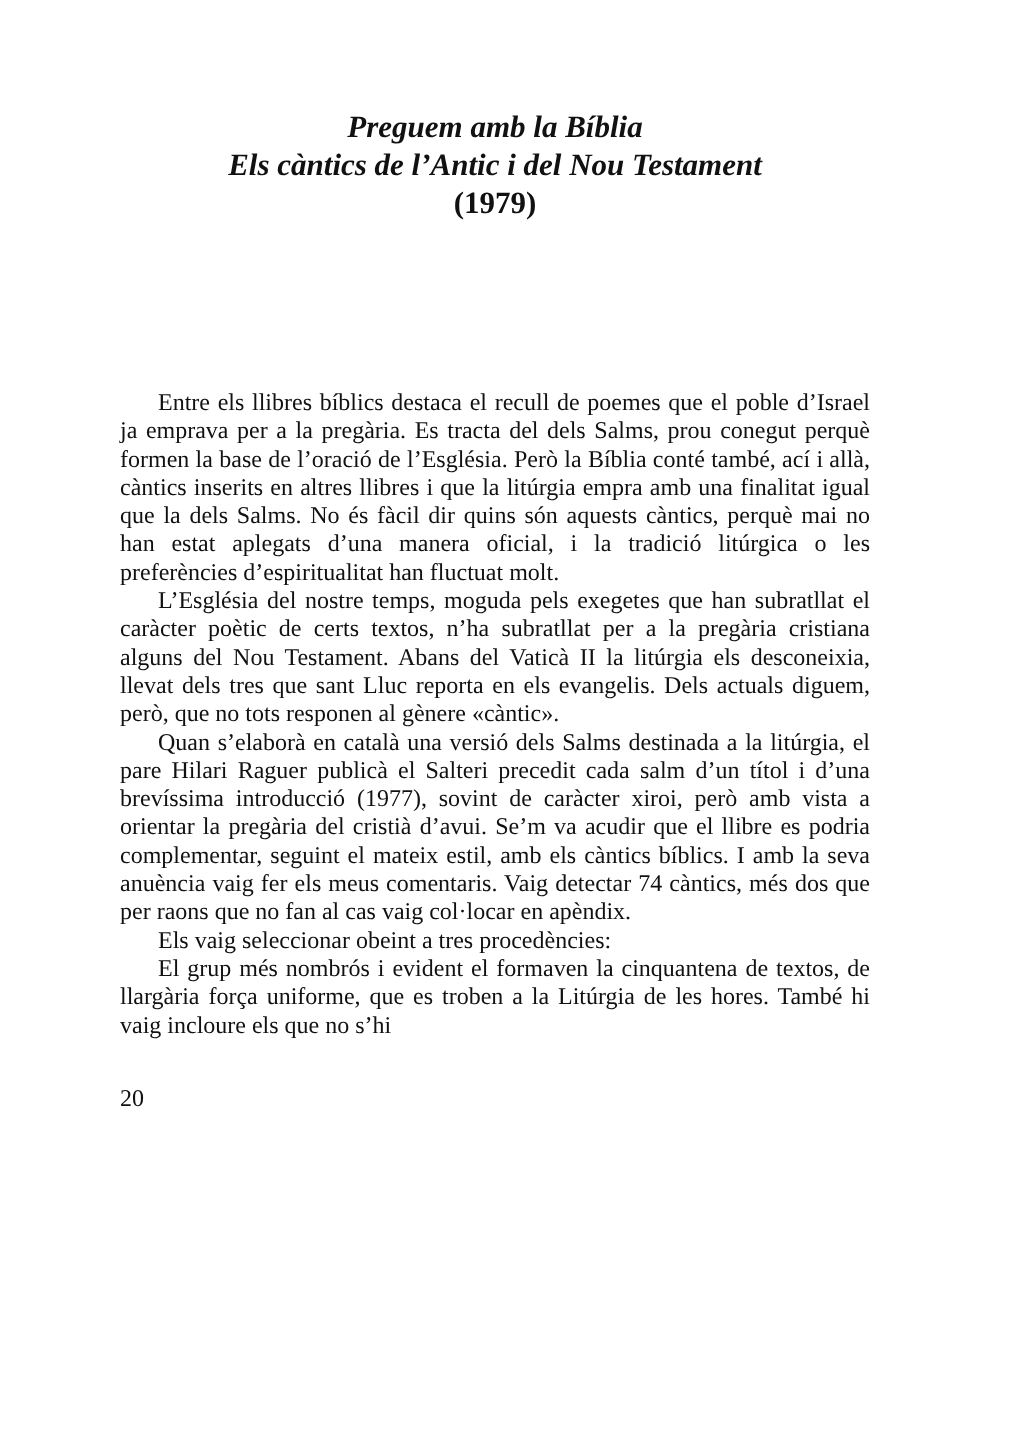Preguem amb la Bíblia
Els càntics de l’Antic i del Nou Testament
(1979)
Entre els llibres bíblics destaca el recull de poemes que el poble d’Israel ja emprava per a la pregària. Es tracta del dels Salms, prou conegut perquè formen la base de l’oració de l’Església. Però la Bíblia conté també, ací i allà, càntics inse­rits en altres llibres i que la litúrgia empra amb una finalitat igual que la dels Salms. No és fàcil dir quins són aquests càn­tics, perquè mai no han estat aplegats d’una manera oficial, i la tradició litúrgica o les preferències d’espiritualitat han fluctuat molt.
L’Església del nostre temps, moguda pels exegetes que han subratllat el caràcter poètic de certs textos, n’ha subratllat per a la pregària cristiana alguns del Nou Testament. Abans del Vaticà II la litúrgia els desconeixia, llevat dels tres que sant Lluc reporta en els evangelis. Dels actuals diguem, però, que no tots responen al gènere «càntic».
Quan s’elaborà en català una versió dels Salms destinada a la litúrgia, el pare Hilari Raguer publicà el Salteri precedit cada salm d’un títol i d’una brevíssima introducció (1977), sovint de caràcter xiroi, però amb vista a orientar la pregària del cristià d’avui. Se’m va acudir que el llibre es podria com­plementar, seguint el mateix estil, amb els càntics bíblics. I amb la seva anuència vaig fer els meus comentaris. Vaig de­tectar 74 càntics, més dos que per raons que no fan al cas vaig col·locar en apèndix.
Els vaig seleccionar obeint a tres procedències:
El grup més nombrós i evident el formaven la cinquante­na de textos, de llargària força uniforme, que es troben a la Litúrgia de les hores. També hi vaig incloure els que no s’hi
20